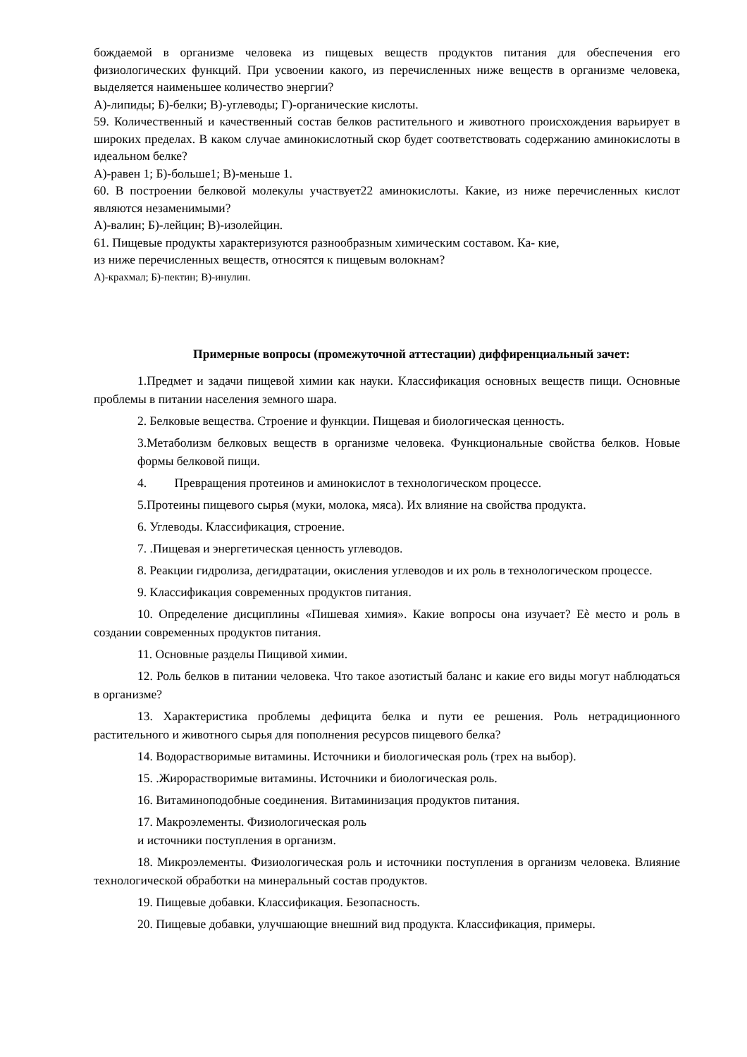бождаемой в организме человека из пищевых веществ продуктов питания для обеспечения его физиологических функций. При усвоении какого, из перечисленных ниже веществ в организме человека, выделяется наименьшее количество энергии?
А)-липиды; Б)-белки; В)-углеводы; Г)-органические кислоты.
59. Количественный и качественный состав белков растительного и животного происхождения варьирует в широких пределах. В каком случае аминокислотный скор будет соответствовать содержанию аминокислоты в идеальном белке?
А)-равен 1; Б)-больше1; В)-меньше 1.
60. В построении белковой молекулы участвует22 аминокислоты. Какие, из ниже перечисленных кислот являются незаменимыми?
А)-валин; Б)-лейцин; В)-изолейцин.
61. Пищевые продукты характеризуются разнообразным химическим составом. Ка- кие,
из ниже перечисленных веществ, относятся к пищевым волокнам?
А)-крахмал; Б)-пектин; В)-инулин.
Примерные вопросы (промежуточной аттестации) диффиренциальный зачет:
1.Предмет и задачи пищевой химии как науки. Классификация основных веществ пищи. Основные проблемы в питании населения земного шара.
2. Белковые вещества. Строение и функции. Пищевая и биологическая ценность.
3.Метаболизм белковых веществ в организме человека. Функциональные свойства белков. Новые формы белковой пищи.
4. Превращения протеинов и аминокислот в технологическом процессе.
5.Протеины пищевого сырья (муки, молока, мяса). Их влияние на свойства продукта.
6. Углеводы. Классификация, строение.
7. .Пищевая и энергетическая ценность углеводов.
8. Реакции гидролиза, дегидратации, окисления углеводов и их роль в технологическом процессе.
9. Классификация современных продуктов питания.
10. Определение дисциплины «Пишевая химия». Какие вопросы она изучает? Еѐ место и роль в создании современных продуктов питания.
11. Основные разделы Пищивой химии.
12. Роль белков в питании человека. Что такое азотистый баланс и какие его виды могут наблюдаться в организме?
13. Характеристика проблемы дефицита белка и пути ее решения. Роль нетрадиционного растительного и животного сырья для пополнения ресурсов пищевого белка?
14. Водорастворимые витамины. Источники и биологическая роль (трех на выбор).
15. .Жирорастворимые витамины. Источники и биологическая роль.
16. Витаминоподобные соединения. Витаминизация продуктов питания.
17. Макроэлементы. Физиологическая роль
и источники поступления в организм.
18. Микроэлементы. Физиологическая роль и источники поступления в организм человека. Влияние технологической обработки на минеральный состав продуктов.
19. Пищевые добавки. Классификация. Безопасность.
20. Пищевые добавки, улучшающие внешний вид продукта. Классификация, примеры.